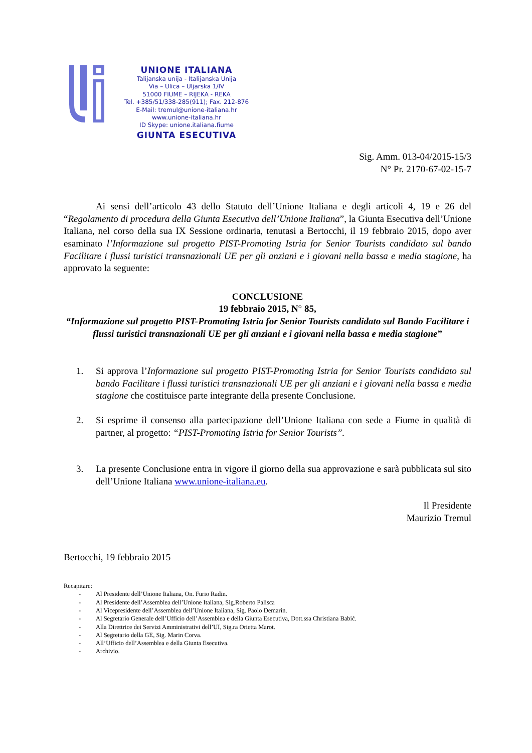UNIONE ITALIANA
Talijanska unija - Italijanska Unija
Via – Ulica – Uljarska 1/IV
51000 FIUME – RIJEKA - REKA
Tel. +385/51/338-285(911); Fax. 212-876
E-Mail: tremul@unione-italiana.hr
www.unione-italiana.hr
ID Skype: unione.italiana.fiume
GIUNTA ESECUTIVA
Sig. Amm. 013-04/2015-15/3
N° Pr. 2170-67-02-15-7
Ai sensi dell’articolo 43 dello Statuto dell’Unione Italiana e degli articoli 4, 19 e 26 del “Regolamento di procedura della Giunta Esecutiva dell’Unione Italiana”, la Giunta Esecutiva dell’Unione Italiana, nel corso della sua IX Sessione ordinaria, tenutasi a Bertocchi, il 19 febbraio 2015, dopo aver esaminato l’Informazione sul progetto PIST-Promoting Istria for Senior Tourists candidato sul bando Facilitare i flussi turistici transnazionali UE per gli anziani e i giovani nella bassa e media stagione, ha approvato la seguente:
CONCLUSIONE
19 febbraio 2015, N° 85,
“Informazione sul progetto PIST-Promoting Istria for Senior Tourists candidato sul Bando Facilitare i flussi turistici transnazionali UE per gli anziani e i giovani nella bassa e media stagione”
1. Si approva l’Informazione sul progetto PIST-Promoting Istria for Senior Tourists candidato sul bando Facilitare i flussi turistici transnazionali UE per gli anziani e i giovani nella bassa e media stagione che costituisce parte integrante della presente Conclusione.
2. Si esprime il consenso alla partecipazione dell’Unione Italiana con sede a Fiume in qualità di partner, al progetto: “PIST-Promoting Istria for Senior Tourists”.
3. La presente Conclusione entra in vigore il giorno della sua approvazione e sarà pubblicata sul sito dell’Unione Italiana www.unione-italiana.eu.
Il Presidente
Maurizio Tremul
Bertocchi, 19 febbraio 2015
Recapitare:
- Al Presidente dell’Unione Italiana, On. Furio Radin.
- Al Presidente dell’Assemblea dell’Unione Italiana, Sig.Roberto Palisca
- Al Vicepresidente dell’Assemblea dell’Unione Italiana, Sig. Paolo Demarin.
- Al Segretario Generale dell’Ufficio dell’Assemblea e della Giunta Esecutiva, Dott.ssa Christiana Babić.
- Alla Direttrice dei Servizi Amministrativi dell’UI, Sig.ra Orietta Marot.
- Al Segretario della GE, Sig. Marin Corva.
- All’Ufficio dell’Assemblea e della Giunta Esecutiva.
- Archivio.